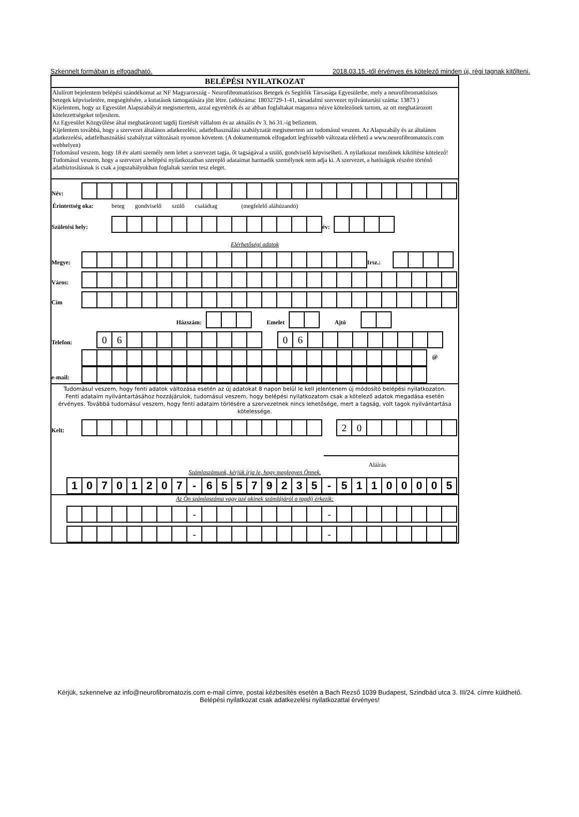Szkennelt formában is elfogadható. 2018.03.15.-től érvényes és kötelező minden új, régi tagnak kitőlteni.
BELÉPÉSI NYILATKOZAT
Alulírott bejelentem belépési szándékomat az NF Magyarország - Neurofibromatózisos Betegek és Segítőik Társasága Egyesületbe, mely a neurofibromatózisos betegek képviseletére, megsegítésére, a kutatások támogatására jött létre. (adószáma: 18032729-1-41, társadalmi szervezet nyilvántartási száma: 13873 )
Kijelentem, hogy az Egyesület Alapszabályát megismertem, azzal egyetértek és az abban foglaltakat magamra nézve kötelezőnek tartom, az ott meghatározott kötelezettségeket teljesítem.
Az Egyesület Közgyűlése által meghatározott tagdíj fizetését vállalom és az aktuális év 3. hó 31.-ig befizetem.
Kijelentem továbbá, hogy a szervezet általános adatkezelési, adatfelhasználási szabályzatát megismertem azt tudomásul veszem. Az Alapszabály és az általános adatkezelési, adatfelhasználási szabályzat változásait nyomon követem. (A dokumentumok elfogadott legfrissebb változata elérhető a www.neurofibromatozis.com webhelyen)
Tudomásul veszem, hogy 18 év alatti személy nem lehet a szervezet tagja, őt tagságával a szülő, gondviselő képviselheti. A nyilatkozat mezőinek kiköltése kötelező! Tudomásul veszem, hogy a szervezet a belépési nyilatkozatban szereplő adataimat harmadik személynek nem adja ki. A szervezet, a hatóságok részére történő adatbiztosításnak is csak a jogszabályokban foglaltak szerint tesz eleget.
Név:
Érintettség oka: beteg gondviselő szülő családtag (megfelelő aláhúzandó)
Születési hely:
év:
Elérhetőségi adatok
Megye:
Irsz.:
Város:
Cím
Házszám:
Emelet
Ajtó
Telefon:
06
06
e-mail:
@
Tudomásul veszem, hogy fenti adatok változása esetén az új adatokat 8 napon belül le kell jelentenem új módosító belépési nyilatkozaton.
Fenti adataim nyilvántartásához hozzájárulok, tudomásul veszem, hogy belépési nyilatkozatom csak a kötelező adatok megadása esetén érvényes. Továbbá tudomásul veszem, hogy fenti adataim törlésére a szervezetnek nincs lehetősége, mert a tagság, volt tagok nyilvántartása kötelessége.
Kelt:
20
Aláírás
Számlaszámunk, kérjük írja le, hogy meglegyen Önnek.
10701207 - 65579235 - 51100005
Az Ön számlaszáma vagy azé akinek számlájáról a tagdíj érkezik:
- -
- -
Kérjük, szkennelve az info@neurofibromatozis.com e-mail címre, postai kézbesítés esetén a Bach Rezső 1039 Budapest, Szindbád utca 3. III/24. címre küldhető. Belépési nyilatkozat csak adatkezelési nyilatkozattal érvényes!